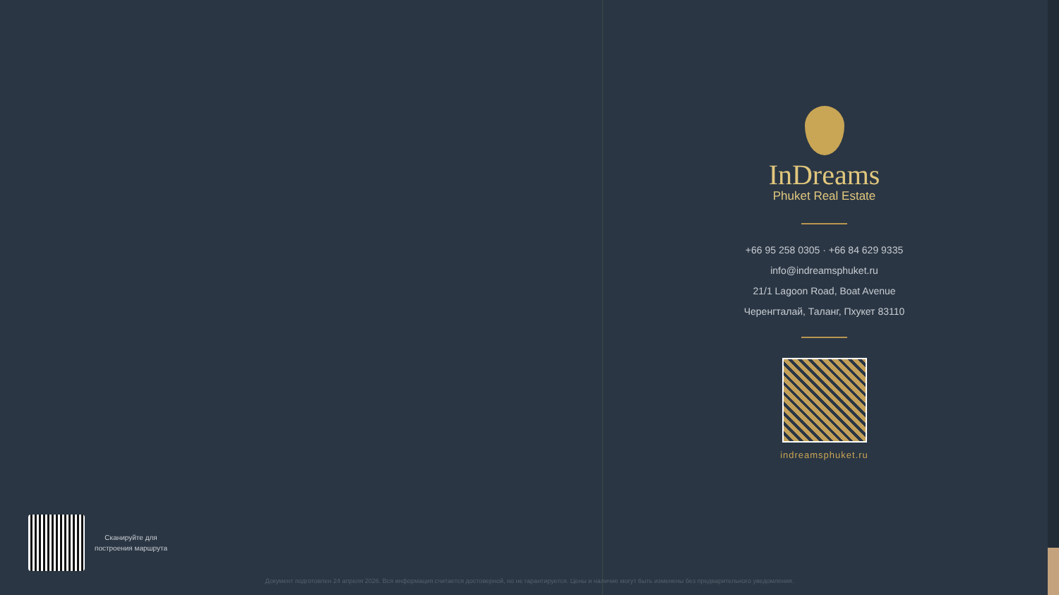InDreams
Phuket Real Estate
+66 95 258 0305 · +66 84 629 9335
info@indreamsphuket.ru
21/1 Lagoon Road, Boat Avenue
Черенгталай, Таланг, Пхукет 83110
indreamsphuket.ru
Сканируйте для
построения маршрута
Документ подготовлен 24 апреля 2026. Вся информация считается достоверной, но не гарантируется. Цены и наличие могут быть изменены без предварительного уведомления.